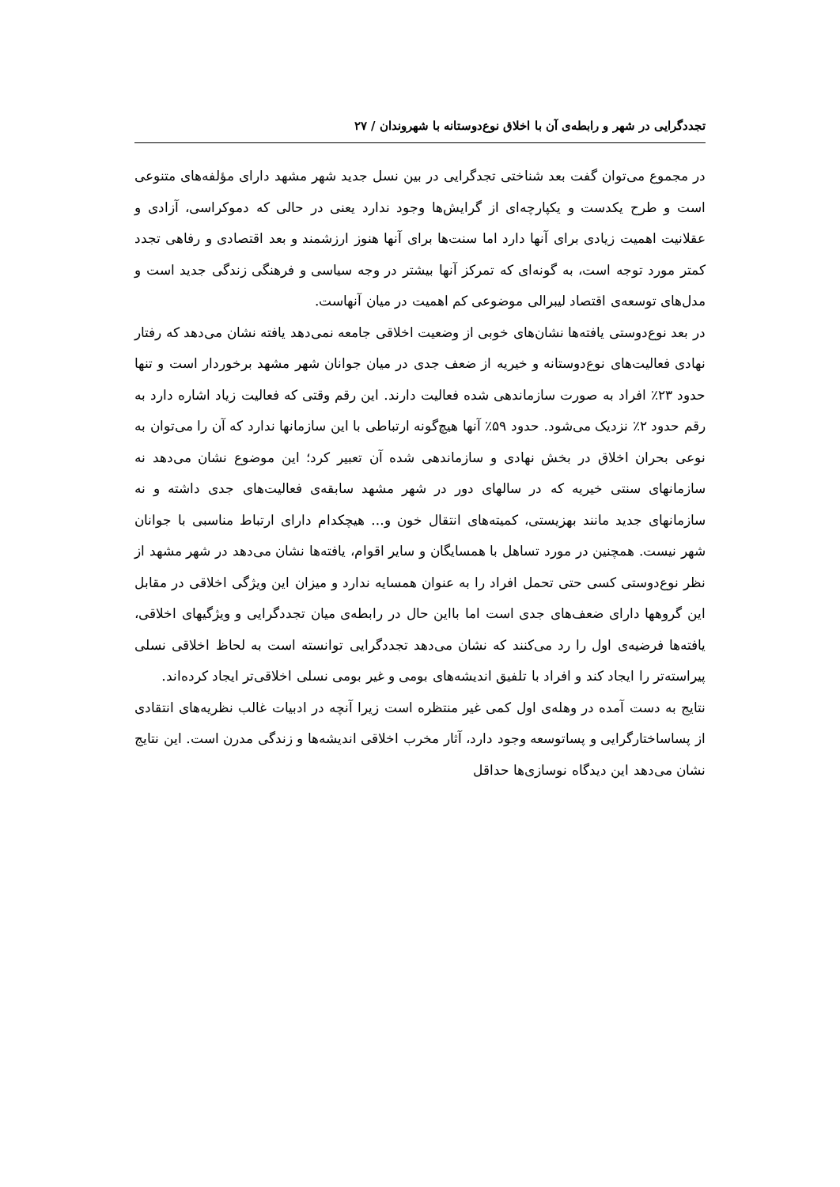تجددگرایی در شهر و رابطه‌ی آن با اخلاق نوع‌دوستانه با شهروندان / ۲۷
در مجموع می‌توان گفت بعد شناختی تجدگرایی در بین نسل جدید شهر مشهد دارای مؤلفه‌های متنوعی است و طرح یکدست و یکپارچه‌ای از گرایش‌ها وجود ندارد یعنی در حالی که دموکراسی، آزادی و عقلانیت اهمیت زیادی برای آنها دارد اما سنت‌ها برای آنها هنوز ارزشمند و بعد اقتصادی و رفاهی تجدد کمتر مورد توجه است، به گونه‌ای که تمرکز آنها بیشتر در وجه سیاسی و فرهنگی زندگی جدید است و مدل‌های توسعه‌ی اقتصاد لیبرالی موضوعی کم اهمیت در میان آنهاست.
در بعد نوع‌دوستی یافته‌ها نشان‌های خوبی از وضعیت اخلاقی جامعه نمی‌دهد یافته نشان می‌دهد که رفتار نهادی فعالیت‌های نوع‌دوستانه و خیریه از ضعف جدی در میان جوانان شهر مشهد برخوردار است و تنها حدود ۲۳٪ افراد به صورت سازماندهی شده فعالیت دارند. این رقم وقتی که فعالیت زیاد اشاره دارد به رقم حدود ۲٪ نزدیک می‌شود. حدود ۵۹٪ آنها هیچ‌گونه ارتباطی با این سازمانها ندارد که آن را می‌توان به نوعی بحران اخلاق در بخش نهادی و سازماندهی شده آن تعبیر کرد؛ این موضوع نشان می‌دهد نه سازمانهای سنتی خیریه که در سالهای دور در شهر مشهد سابقه‌ی فعالیت‌های جدی داشته و نه سازمانهای جدید مانند بهزیستی، کمیته‌های انتقال خون و... هیچکدام دارای ارتباط مناسبی با جوانان شهر نیست. همچنین در مورد تساهل با همسایگان و سایر اقوام، یافته‌ها نشان می‌دهد در شهر مشهد از نظر نوع‌دوستی کسی حتی تحمل افراد را به عنوان همسایه ندارد و میزان این ویژگی اخلاقی در مقابل این گروهها دارای ضعف‌های جدی است اما بااین حال در رابطه‌ی میان تجددگرایی و ویژگیهای اخلاقی، یافته‌ها فرضیه‌ی اول را رد می‌کنند که نشان می‌دهد تجددگرایی توانسته است به لحاظ اخلاقی نسلی پیراسته‌تر را ایجاد کند و افراد با تلفیق اندیشه‌های بومی و غیر بومی نسلی اخلاقی‌تر ایجاد کرده‌اند.
نتایج به دست آمده در وهله‌ی اول کمی غیر منتظره است زیرا آنچه در ادبیات غالب نظریه‌های انتقادی از پساساختارگرایی و پساتوسعه وجود دارد، آثار مخرب اخلاقی اندیشه‌ها و زندگی مدرن است. این نتایج نشان می‌دهد این دیدگاه نوسازی‌ها حداقل